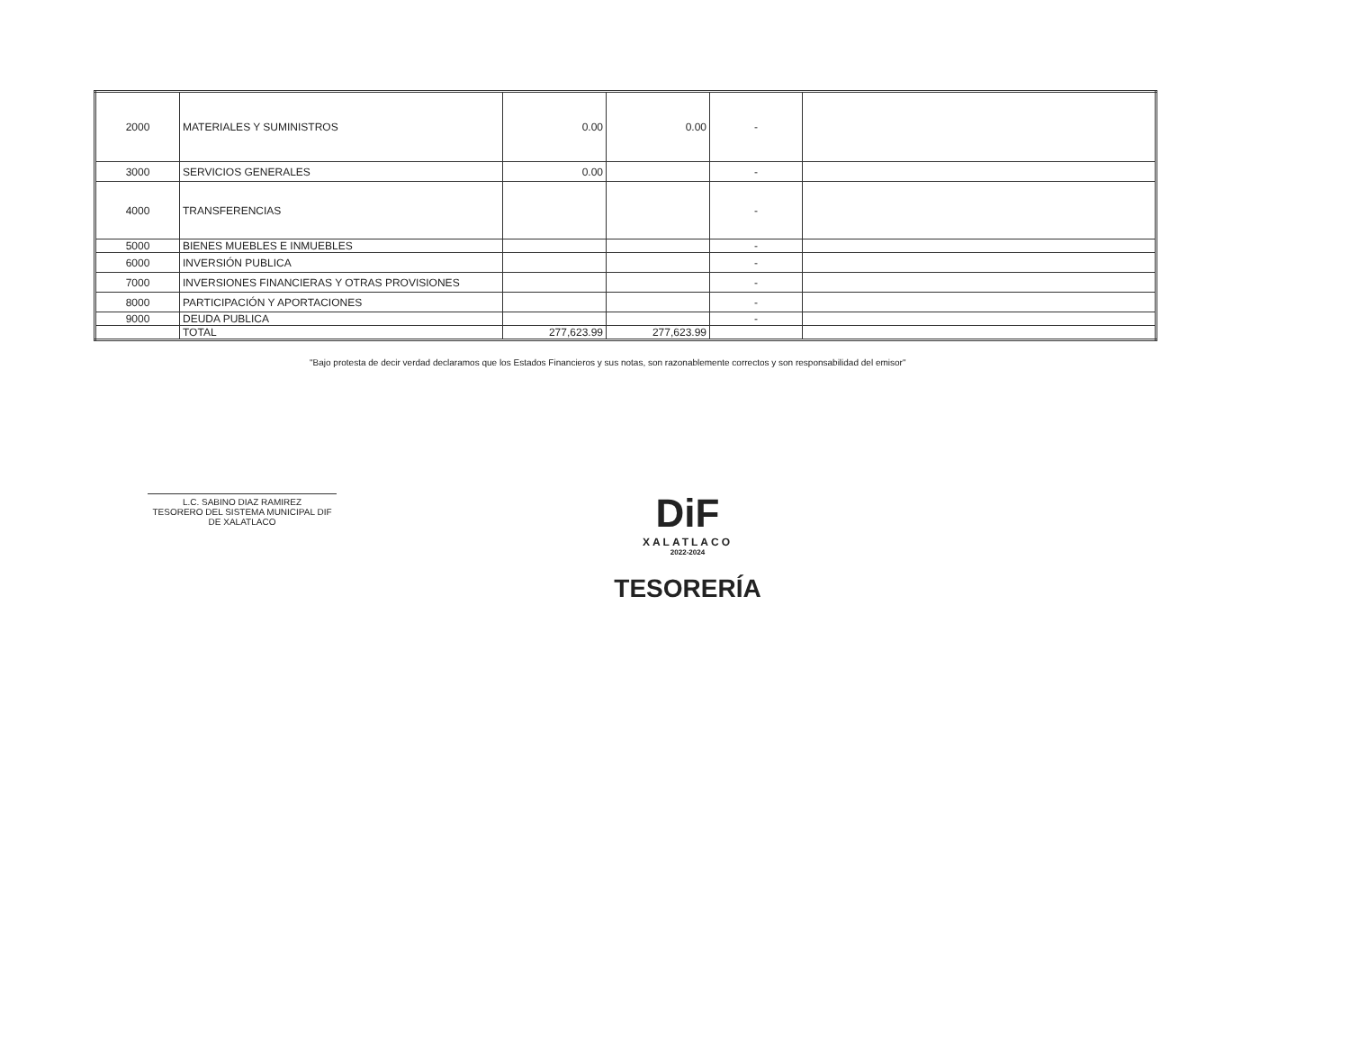| 2000 | MATERIALES Y SUMINISTROS | 0.00 | 0.00 | - | |
| 3000 | SERVICIOS GENERALES | 0.00 | | - | |
| 4000 | TRANSFERENCIAS | | | - | |
| 5000 | BIENES MUEBLES E INMUEBLES | | | - | |
| 6000 | INVERSIÓN PUBLICA | | | - | |
| 7000 | INVERSIONES FINANCIERAS Y OTRAS PROVISIONES | | | - | |
| 8000 | PARTICIPACIÓN Y APORTACIONES | | | - | |
| 9000 | DEUDA PUBLICA | | | - | |
| | TOTAL | 277,623.99 | 277,623.99 | | |
"Bajo protesta de decir verdad declaramos que los Estados Financieros y sus notas, son razonablemente correctos y son responsabilidad del emisor"
L.C. SABINO DIAZ RAMIREZ
TESORERO DEL SISTEMA MUNICIPAL DIF
DE XALATLACO
DiF
XALATLACO
2022-2024
TESORERÍA